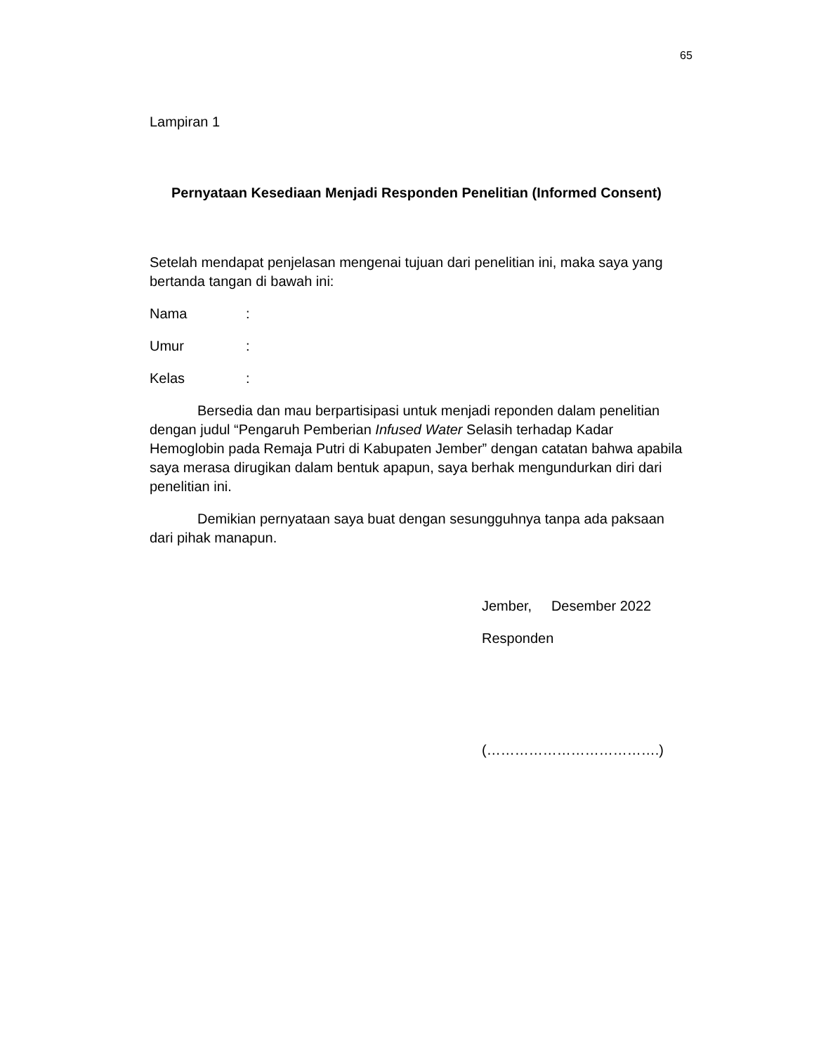65
Lampiran 1
Pernyataan Kesediaan Menjadi Responden Penelitian (Informed Consent)
Setelah mendapat penjelasan mengenai tujuan dari penelitian ini, maka saya yang bertanda tangan di bawah ini:
Nama:
Umur:
Kelas:
Bersedia dan mau berpartisipasi untuk menjadi reponden dalam penelitian dengan judul “Pengaruh Pemberian Infused Water Selasih terhadap Kadar Hemoglobin pada Remaja Putri di Kabupaten Jember” dengan catatan bahwa apabila saya merasa dirugikan dalam bentuk apapun, saya berhak mengundurkan diri dari penelitian ini.
Demikian pernyataan saya buat dengan sesungguhnya tanpa ada paksaan dari pihak manapun.
Jember, Desember 2022
Responden
(……………………………….)